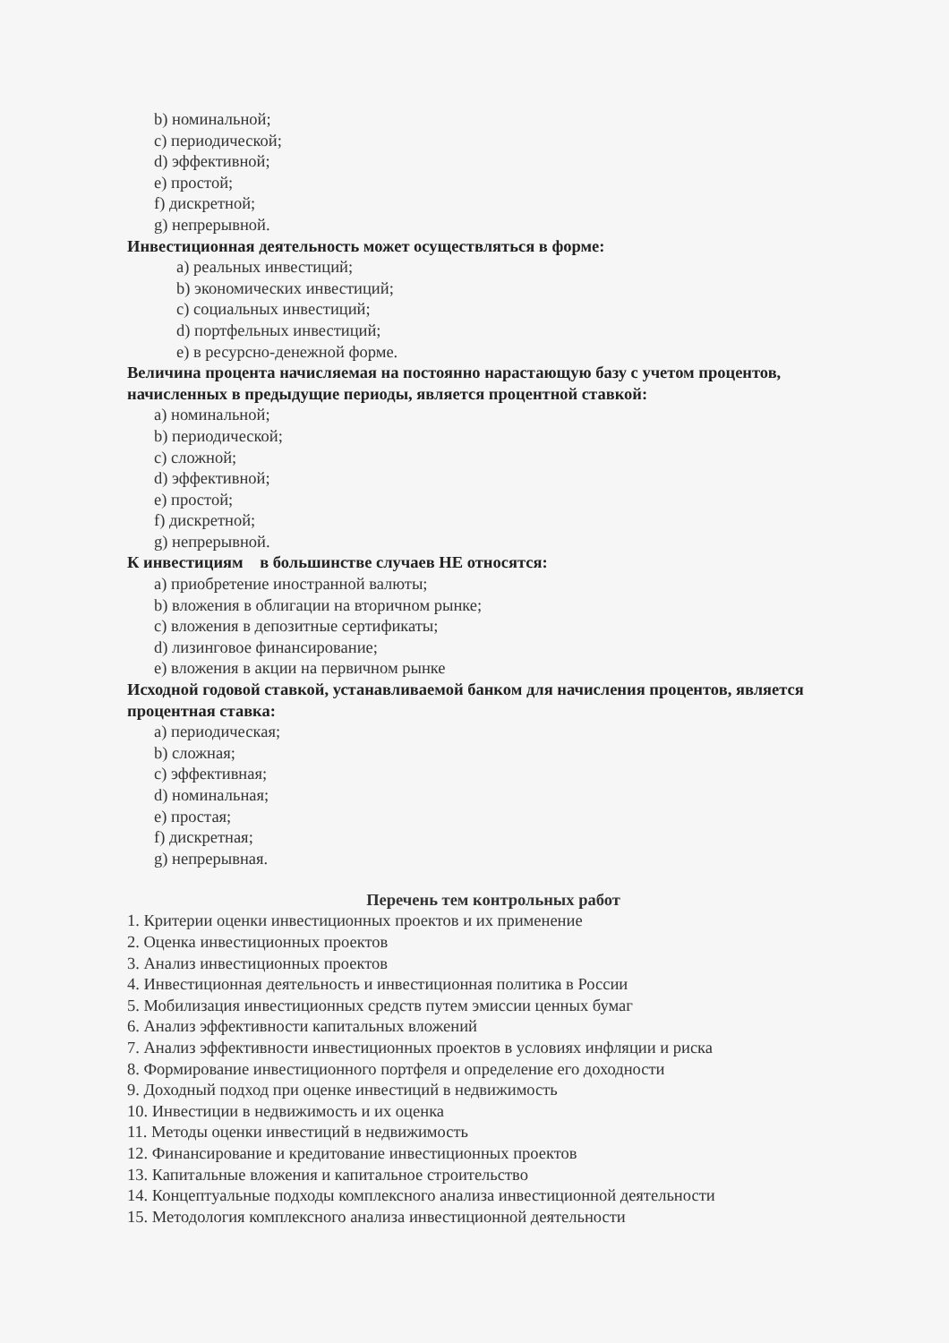b) номинальной;
c) периодической;
d) эффективной;
e) простой;
f) дискретной;
g) непрерывной.
Инвестиционная деятельность может осуществляться в форме:
a) реальных инвестиций;
b) экономических инвестиций;
c) социальных инвестиций;
d) портфельных инвестиций;
e) в ресурсно-денежной форме.
Величина процента начисляемая на постоянно нарастающую базу с учетом процентов, начисленных в предыдущие периоды, является процентной ставкой:
a) номинальной;
b) периодической;
c) сложной;
d) эффективной;
e) простой;
f) дискретной;
g) непрерывной.
К инвестициям в большинстве случаев НЕ относятся:
a) приобретение иностранной валюты;
b) вложения в облигации на вторичном рынке;
c) вложения в депозитные сертификаты;
d) лизинговое финансирование;
e) вложения в акции на первичном рынке
Исходной годовой ставкой, устанавливаемой банком для начисления процентов, является процентная ставка:
a) периодическая;
b) сложная;
c) эффективная;
d) номинальная;
e) простая;
f) дискретная;
g) непрерывная.
Перечень тем контрольных работ
1. Критерии оценки инвестиционных проектов и их применение
2. Оценка инвестиционных проектов
3. Анализ инвестиционных проектов
4. Инвестиционная деятельность и инвестиционная политика в России
5. Мобилизация инвестиционных средств путем эмиссии ценных бумаг
6. Анализ эффективности капитальных вложений
7. Анализ эффективности инвестиционных проектов в условиях инфляции и риска
8. Формирование инвестиционного портфеля и определение его доходности
9. Доходный подход при оценке инвестиций в недвижимость
10. Инвестиции в недвижимость и их оценка
11. Методы оценки инвестиций в недвижимость
12. Финансирование и кредитование инвестиционных проектов
13. Капитальные вложения и капитальное строительство
14. Концептуальные подходы комплексного анализа инвестиционной деятельности
15. Методология комплексного анализа инвестиционной деятельности